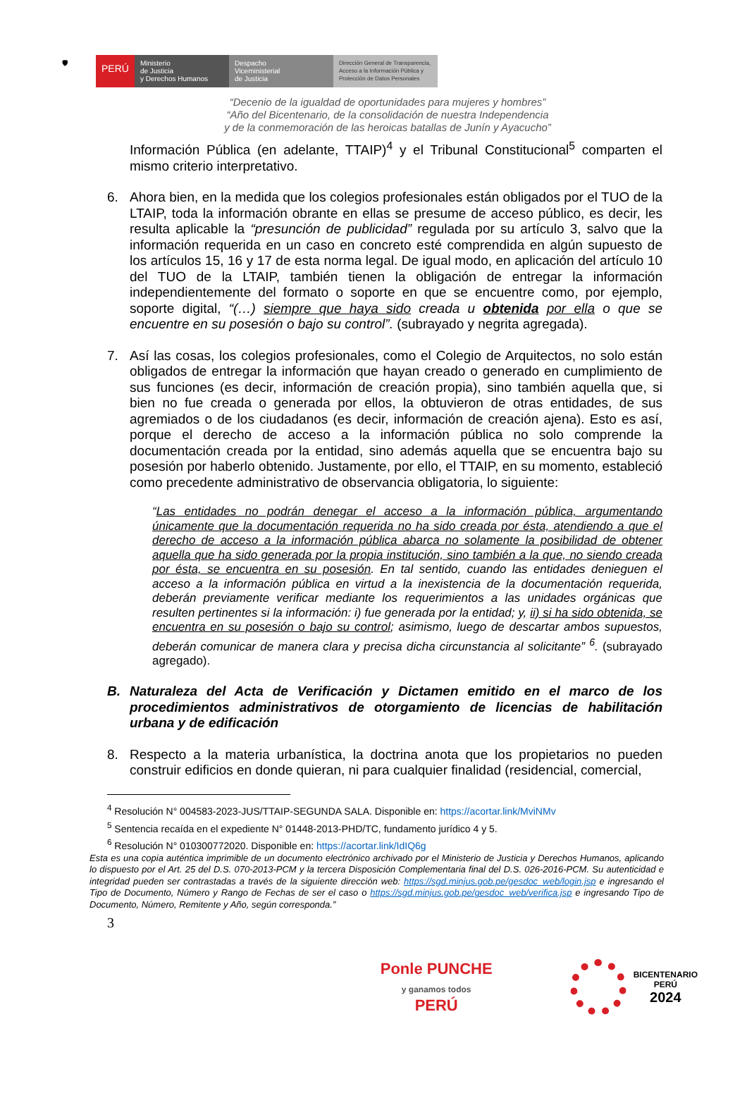🛡
PERÚ
Ministerio
de Justicia
y Derechos Humanos
Despacho
Viceministerial
de Justicia
Dirección General de Transparencia, Acceso a la Información Pública y Protección de Datos Personales
“Decenio de la igualdad de oportunidades para mujeres y hombres”
“Año del Bicentenario, de la consolidación de nuestra Independencia
y de la conmemoración de las heroicas batallas de Junín y Ayacucho”
Información Pública (en adelante, TTAIP)<sup>4</sup> y el Tribunal Constitucional<sup>5</sup> comparten el mismo criterio interpretativo.
6. Ahora bien, en la medida que los colegios profesionales están obligados por el TUO de la LTAIP, toda la información obrante en ellas se presume de acceso público, es decir, les resulta aplicable la “presunción de publicidad” regulada por su artículo 3, salvo que la información requerida en un caso en concreto esté comprendida en algún supuesto de los artículos 15, 16 y 17 de esta norma legal. De igual modo, en aplicación del artículo 10 del TUO de la LTAIP, también tienen la obligación de entregar la información independientemente del formato o soporte en que se encuentre como, por ejemplo, soporte digital, “(…) siempre que haya sido creada u obtenida por ella o que se encuentre en su posesión o bajo su control”. (subrayado y negrita agregada).
7. Así las cosas, los colegios profesionales, como el Colegio de Arquitectos, no solo están obligados de entregar la información que hayan creado o generado en cumplimiento de sus funciones (es decir, información de creación propia), sino también aquella que, si bien no fue creada o generada por ellos, la obtuvieron de otras entidades, de sus agremiados o de los ciudadanos (es decir, información de creación ajena). Esto es así, porque el derecho de acceso a la información pública no solo comprende la documentación creada por la entidad, sino además aquella que se encuentra bajo su posesión por haberlo obtenido. Justamente, por ello, el TTAIP, en su momento, estableció como precedente administrativo de observancia obligatoria, lo siguiente:
“Las entidades no podrán denegar el acceso a la información pública, argumentando únicamente que la documentación requerida no ha sido creada por ésta, atendiendo a que el derecho de acceso a la información pública abarca no solamente la posibilidad de obtener aquella que ha sido generada por la propia institución, sino también a la que, no siendo creada por ésta, se encuentra en su posesión. En tal sentido, cuando las entidades denieguen el acceso a la información pública en virtud a la inexistencia de la documentación requerida, deberán previamente verificar mediante los requerimientos a las unidades orgánicas que resulten pertinentes si la información: i) fue generada por la entidad; y, ii) si ha sido obtenida, se encuentra en su posesión o bajo su control; asimismo, luego de descartar ambos supuestos, deberán comunicar de manera clara y precisa dicha circunstancia al solicitante” <sup>6</sup>. (subrayado agregado).
B. Naturaleza del Acta de Verificación y Dictamen emitido en el marco de los procedimientos administrativos de otorgamiento de licencias de habilitación urbana y de edificación
8. Respecto a la materia urbanística, la doctrina anota que los propietarios no pueden construir edificios en donde quieran, ni para cualquier finalidad (residencial, comercial,
<sup>4</sup> Resolución N° 004583-2023-JUS/TTAIP-SEGUNDA SALA. Disponible en: https://acortar.link/MviNMv
<sup>5</sup> Sentencia recaída en el expediente N° 01448-2013-PHD/TC, fundamento jurídico 4 y 5.
<sup>6</sup> Resolución N° 010300772020. Disponible en: https://acortar.link/IdIQ6g
Esta es una copia auténtica imprimible de un documento electrónico archivado por el Ministerio de Justicia y Derechos Humanos, aplicando lo dispuesto por el Art. 25 del D.S. 070-2013-PCM y la tercera Disposición Complementaria final del D.S. 026-2016-PCM. Su autenticidad e integridad pueden ser contrastadas a través de la siguiente dirección web: https://sgd.minjus.gob.pe/gesdoc_web/login.jsp e ingresando el Tipo de Documento, Número y Rango de Fechas de ser el caso o https://sgd.minjus.gob.pe/gesdoc_web/verifica.jsp e ingresando Tipo de Documento, Número, Remitente y Año, según corresponda.”
3
Ponle PUNCHE
y ganamos todos
PERÚ
BICENTENARIO
PERÚ
2024